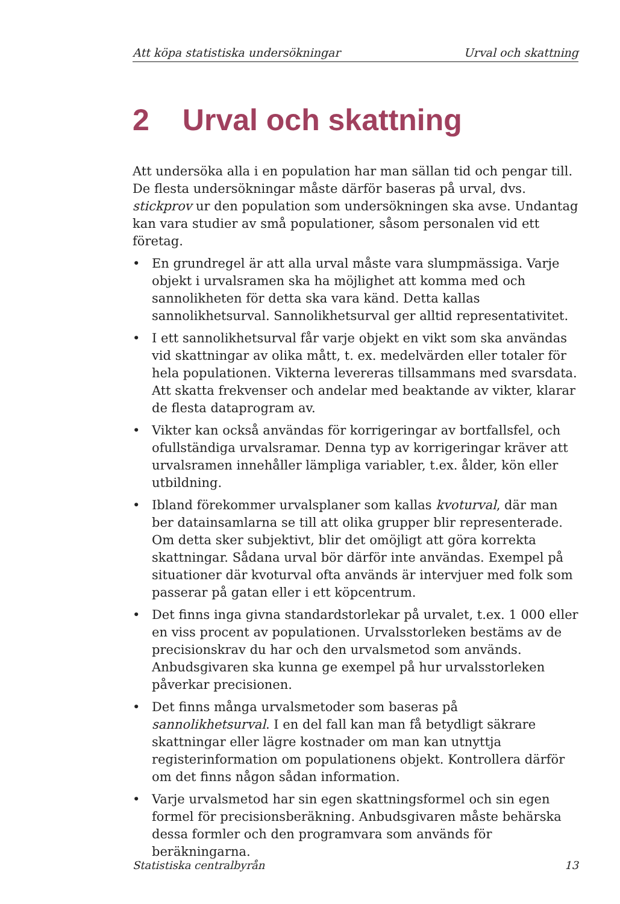Att köpa statistiska undersökningar Urval och skattning
2 Urval och skattning
Att undersöka alla i en population har man sällan tid och pengar till. De flesta undersökningar måste därför baseras på urval, dvs. stickprov ur den population som undersökningen ska avse. Undantag kan vara studier av små populationer, såsom personalen vid ett företag.
• En grundregel är att alla urval måste vara slumpmässiga. Varje objekt i urvalsramen ska ha möjlighet att komma med och sannolikheten för detta ska vara känd. Detta kallas sannolikhetsurval. Sannolikhetsurval ger alltid representativitet.
• I ett sannolikhetsurval får varje objekt en vikt som ska användas vid skattningar av olika mått, t. ex. medelvärden eller totaler för hela populationen. Vikterna levereras tillsammans med svarsdata. Att skatta frekvenser och andelar med beaktande av vikter, klarar de flesta dataprogram av.
• Vikter kan också användas för korrigeringar av bortfallsfel, och ofullständiga urvalsramar. Denna typ av korrigeringar kräver att urvalsramen innehåller lämpliga variabler, t.ex. ålder, kön eller utbildning.
• Ibland förekommer urvalsplaner som kallas kvoturval, där man ber datainsamlarna se till att olika grupper blir representerade. Om detta sker subjektivt, blir det omöjligt att göra korrekta skattningar. Sådana urval bör därför inte användas. Exempel på situationer där kvoturval ofta används är intervjuer med folk som passerar på gatan eller i ett köpcentrum.
• Det finns inga givna standardstorlekar på urvalet, t.ex. 1 000 eller en viss procent av populationen. Urvalsstorleken bestäms av de precisionskrav du har och den urvalsmetod som används. Anbudsgivaren ska kunna ge exempel på hur urvalsstorleken påverkar precisionen.
• Det finns många urvalsmetoder som baseras på sannolikhetsurval. I en del fall kan man få betydligt säkrare skattningar eller lägre kostnader om man kan utnyttja registerinformation om populationens objekt. Kontrollera därför om det finns någon sådan information.
• Varje urvalsmetod har sin egen skattningsformel och sin egen formel för precisionsberäkning. Anbudsgivaren måste behärska dessa formler och den programvara som används för beräkningarna.
Statistiska centralbyrån 13